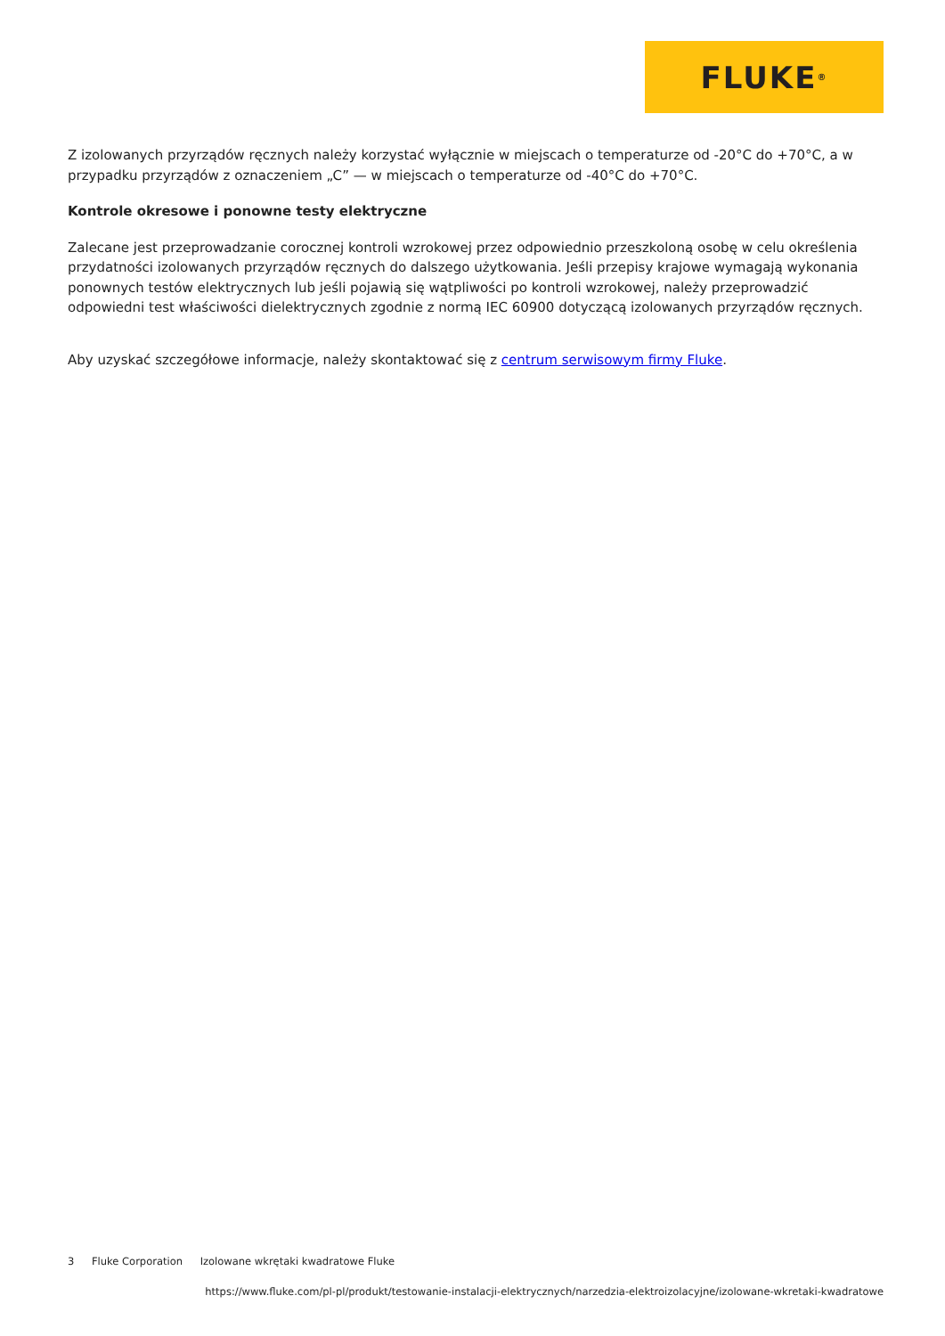FLUKE ®
Z izolowanych przyrządów ręcznych należy korzystać wyłącznie w miejscach o temperaturze od -20°C do +70°C, a w przypadku przyrządów z oznaczeniem „C” — w miejscach o temperaturze od -40°C do +70°C.
Kontrole okresowe i ponowne testy elektryczne
Zalecane jest przeprowadzanie corocznej kontroli wzrokowej przez odpowiednio przeszkoloną osobę w celu określenia przydatności izolowanych przyrządów ręcznych do dalszego użytkowania. Jeśli przepisy krajowe wymagają wykonania ponownych testów elektrycznych lub jeśli pojawią się wątpliwości po kontroli wzrokowej, należy przeprowadzić odpowiedni test właściwości dielektrycznych zgodnie z normą IEC 60900 dotyczącą izolowanych przyrządów ręcznych.
Aby uzyskać szczegółowe informacje, należy skontaktować się z centrum serwisowym firmy Fluke.
3 Fluke Corporation Izolowane wkrętaki kwadratowe Fluke
https://www.fluke.com/pl-pl/produkt/testowanie-instalacji-elektrycznych/narzedzia-elektroizolacyjne/izolowane-wkretaki-kwadratowe